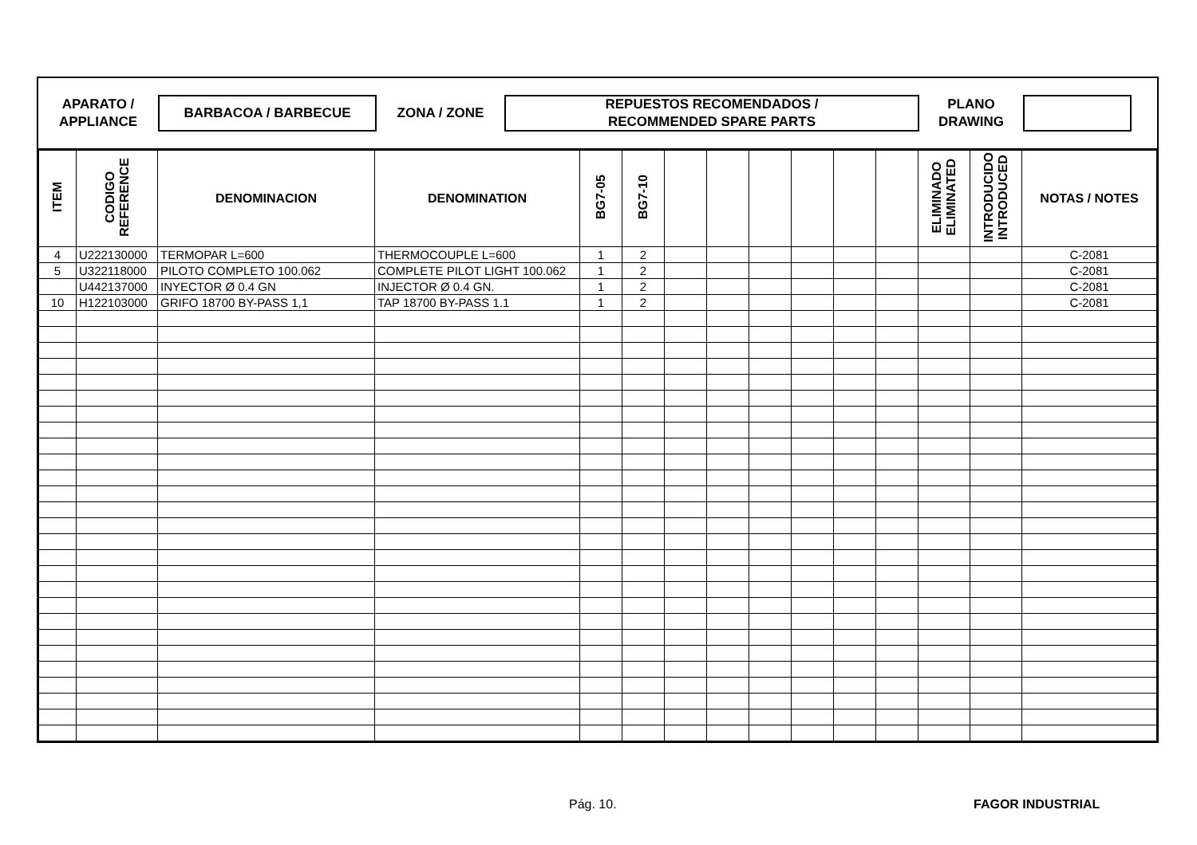APARATO /
APPLIANCE
BARBACOA / BARBECUE
ZONA / ZONE
REPUESTOS RECOMENDADOS /
RECOMMENDED SPARE PARTS
PLANO
DRAWING
| ITEM | CODIGO REFERENCE | DENOMINACION | DENOMINATION | BG7-05 | BG7-10 | | | | | | | ELIMINADO ELIMINATED | INTRODUCIDO INTRODUCED | NOTAS / NOTES |
| --- | --- | --- | --- | --- | --- | --- | --- | --- | --- | --- | --- | --- | --- | --- |
| 4 | U222130000 | TERMOPAR L=600 | THERMOCOUPLE L=600 | 1 | 2 | | | | | | | | | C-2081 |
| 5 | U322118000 | PILOTO COMPLETO 100.062 | COMPLETE PILOT LIGHT 100.062 | 1 | 2 | | | | | | | | | C-2081 |
| | U442137000 | INYECTOR Ø 0.4 GN | INJECTOR Ø 0.4 GN. | 1 | 2 | | | | | | | | | C-2081 |
| 10 | H122103000 | GRIFO 18700 BY-PASS 1,1 | TAP 18700 BY-PASS 1.1 | 1 | 2 | | | | | | | | | C-2081 |
Pág. 10. FAGOR INDUSTRIAL